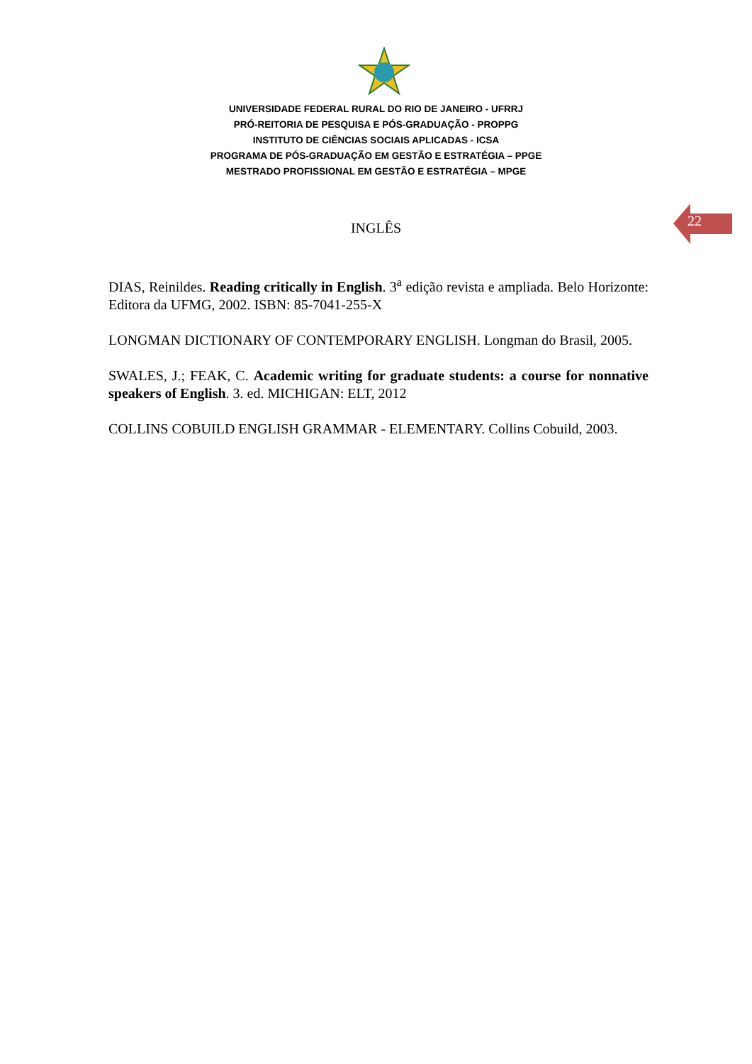UNIVERSIDADE FEDERAL RURAL DO RIO DE JANEIRO - UFRRJ
PRÓ-REITORIA DE PESQUISA E PÓS-GRADUAÇÃO - PROPPG
INSTITUTO DE CIÊNCIAS SOCIAIS APLICADAS - ICSA
PROGRAMA DE PÓS-GRADUAÇÃO EM GESTÃO E ESTRATÉGIA – PPGE
MESTRADO PROFISSIONAL EM GESTÃO E ESTRATÉGIA – MPGE
22
INGLÊS
DIAS, Reinildes. Reading critically in English. 3<sup>a</sup> edição revista e ampliada. Belo Horizonte: Editora da UFMG, 2002. ISBN: 85-7041-255-X
LONGMAN DICTIONARY OF CONTEMPORARY ENGLISH. Longman do Brasil, 2005.
SWALES, J.; FEAK, C. Academic writing for graduate students: a course for nonnative speakers of English. 3. ed. MICHIGAN: ELT, 2012
COLLINS COBUILD ENGLISH GRAMMAR - ELEMENTARY. Collins Cobuild, 2003.